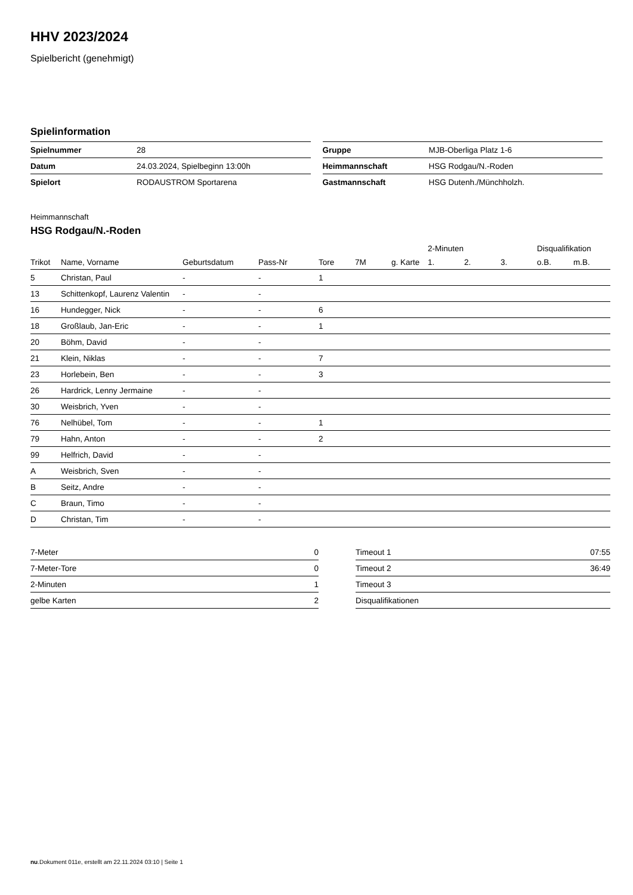HHV 2023/2024
Spielbericht (genehmigt)
Spielinformation
| Spielnummer | 28 |
| Datum | 24.03.2024, Spielbeginn 13:00h |
| Spielort | RODAUSTROM Sportarena |
| Gruppe | MJB-Oberliga Platz 1-6 |
| Heimmannschaft | HSG Rodgau/N.-Roden |
| Gastmannschaft | HSG Dutenh./Münchholzh. |
Heimmannschaft
HSG Rodgau/N.-Roden
| | | | | | | | | 2-Minuten | | | Disqualifikation | |
| --- | --- | --- | --- | --- | --- | --- | --- | --- | --- | --- | --- | --- |
| Trikot | Name, Vorname | Geburtsdatum | Pass-Nr | Tore | 7M | g. Karte | | 1. | 2. | 3. | o.B. | m.B. |
| 5 | Christan, Paul | - | - | 1 | | | | | | | | |
| 13 | Schittenkopf, Laurenz Valentin | - | - | | | | | | | | | |
| 16 | Hundegger, Nick | - | - | 6 | | | | | | | | |
| 18 | Großlaub, Jan-Eric | - | - | 1 | | | | | | | | |
| 20 | Böhm, David | - | - | | | | | | | | | |
| 21 | Klein, Niklas | - | - | 7 | | | | | | | | |
| 23 | Horlebein, Ben | - | - | 3 | | | | | | | | |
| 26 | Hardrick, Lenny Jermaine | - | - | | | | | | | | | |
| 30 | Weisbrich, Yven | - | - | | | | | | | | | |
| 76 | Nelhübel, Tom | - | - | 1 | | | | | | | | |
| 79 | Hahn, Anton | - | - | 2 | | | | | | | | |
| 99 | Helfrich, David | - | - | | | | | | | | | |
| A | Weisbrich, Sven | - | - | | | | | | | | | |
| B | Seitz, Andre | - | - | | | | | | | | | |
| C | Braun, Timo | - | - | | | | | | | | | |
| D | Christan, Tim | - | - | | | | | | | | | |
| 7-Meter | 0 |
| 7-Meter-Tore | 0 |
| 2-Minuten | 1 |
| gelbe Karten | 2 |
| Timeout 1 | 07:55 |
| Timeout 2 | 36:49 |
| Timeout 3 | |
| Disqualifikationen | |
nu.Dokument 011e, erstellt am 22.11.2024 03:10 | Seite 1